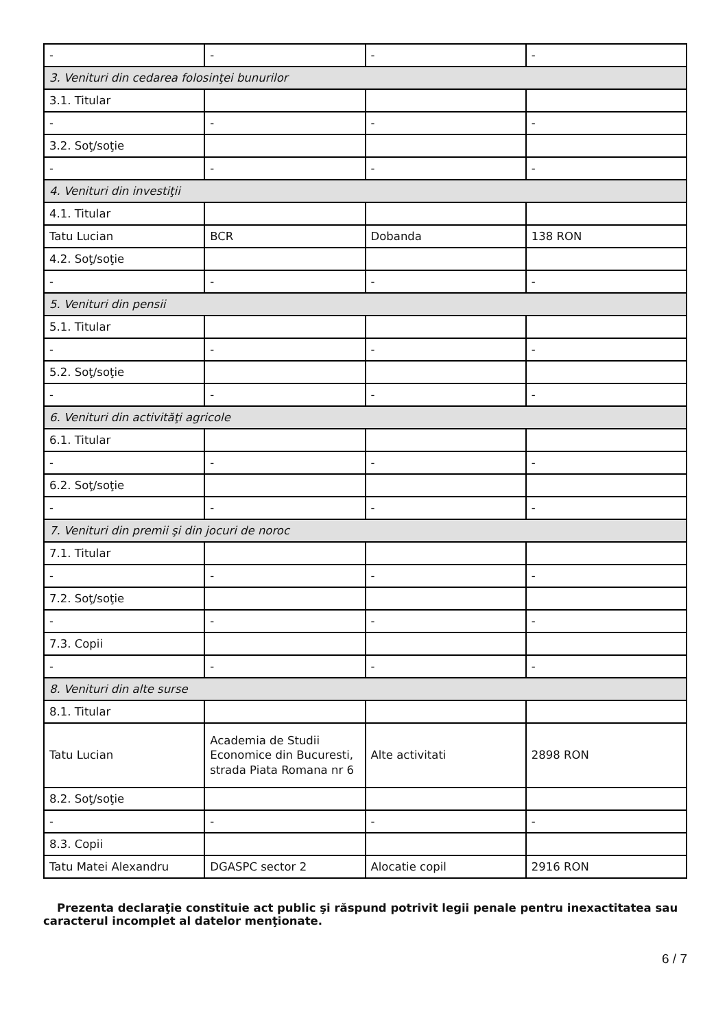| - | - | - | - |
| 3. Venituri din cedarea folosinţei bunurilor | | | |
| 3.1. Titular | | | |
| - | - | - | - |
| 3.2. Soţ/soţie | | | |
| - | - | - | - |
| 4. Venituri din investiţii | | | |
| 4.1. Titular | | | |
| Tatu Lucian | BCR | Dobanda | 138 RON |
| 4.2. Soţ/soţie | | | |
| - | - | - | - |
| 5. Venituri din pensii | | | |
| 5.1. Titular | | | |
| - | - | - | - |
| 5.2. Soţ/soţie | | | |
| - | - | - | - |
| 6. Venituri din activităţi agricole | | | |
| 6.1. Titular | | | |
| - | - | - | - |
| 6.2. Soţ/soţie | | | |
| - | - | - | - |
| 7. Venituri din premii şi din jocuri de noroc | | | |
| 7.1. Titular | | | |
| - | - | - | - |
| 7.2. Soţ/soţie | | | |
| - | - | - | - |
| 7.3. Copii | | | |
| - | - | - | - |
| 8. Venituri din alte surse | | | |
| 8.1. Titular | | | |
| Tatu Lucian | Academia de Studii Economice din Bucuresti, strada Piata Romana nr 6 | Alte activitati | 2898 RON |
| 8.2. Soţ/soţie | | | |
| - | - | - | - |
| 8.3. Copii | | | |
| Tatu Matei Alexandru | DGASPC sector 2 | Alocatie copil | 2916 RON |
Prezenta declaraţie constituie act public şi răspund potrivit legii penale pentru inexactitatea sau caracterul incomplet al datelor menţionate.
6 / 7